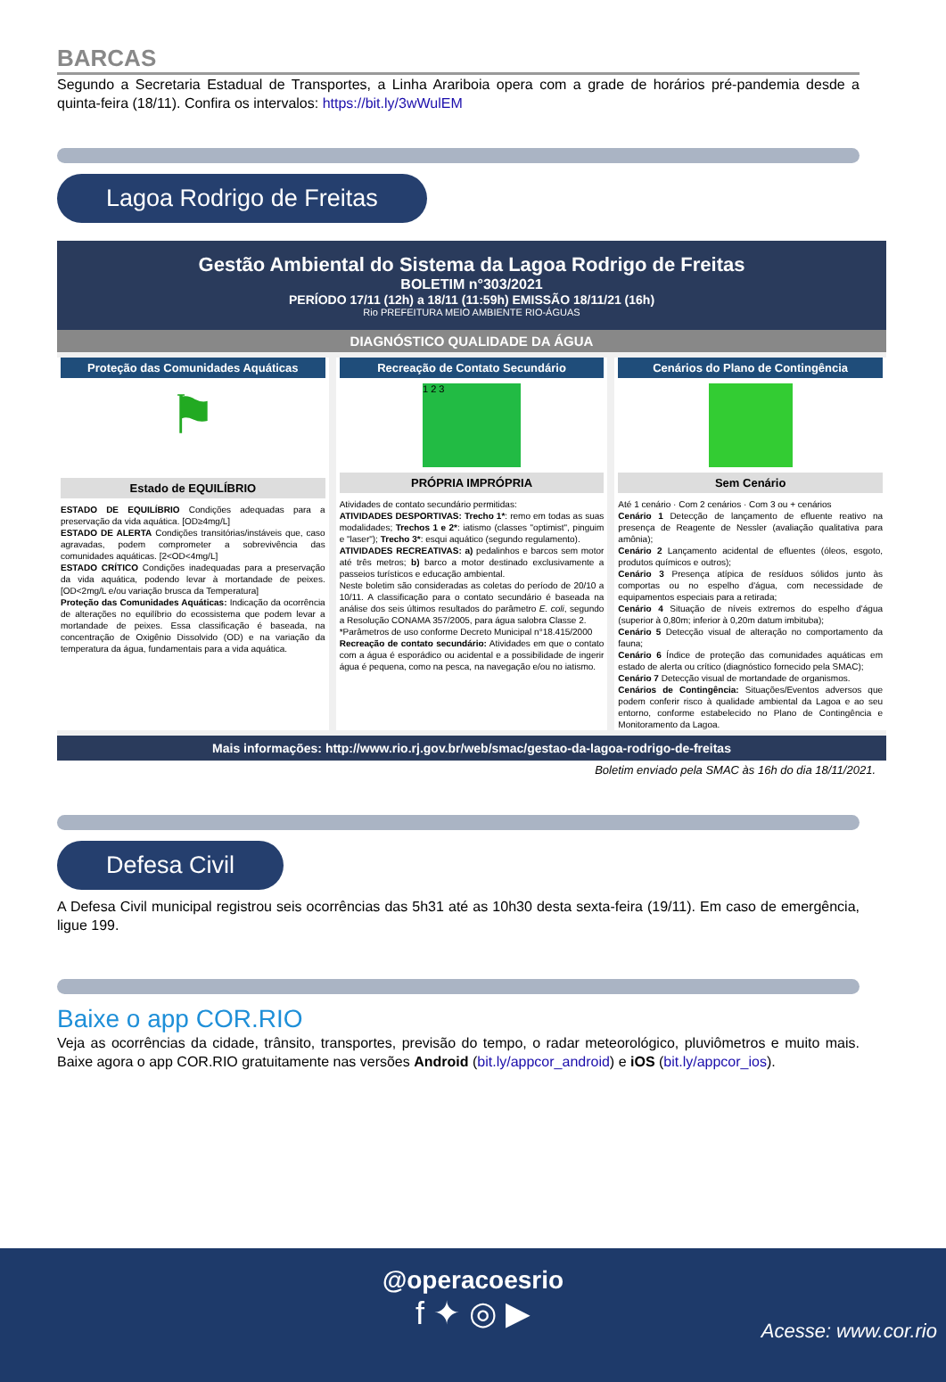BARCAS
Segundo a Secretaria Estadual de Transportes, a Linha Arariboia opera com a grade de horários pré-pandemia desde a quinta-feira (18/11). Confira os intervalos: https://bit.ly/3wWulEM
Lagoa Rodrigo de Freitas
Gestão Ambiental do Sistema da Lagoa Rodrigo de Freitas
BOLETIM n°303/2021
PERÍODO 17/11 (12h) a 18/11 (11:59h) EMISSÃO 18/11/21 (16h)
Rio PREFEITURA MEIO AMBIENTE RIO-ÁGUAS
DIAGNÓSTICO QUALIDADE DA ÁGUA
Proteção das Comunidades Aquáticas
⚑
Estado de EQUILÍBRIO
ESTADO DE EQUILÍBRIO Condições adequadas para a preservação da vida aquática. [OD≥4mg/L]
ESTADO DE ALERTA Condições transitórias/instáveis que, caso agravadas, podem comprometer a sobrevivência das comunidades aquáticas. [2<OD<4mg/L]
ESTADO CRÍTICO Condições inadequadas para a preservação da vida aquática, podendo levar à mortandade de peixes. [OD<2mg/L e/ou variação brusca da Temperatura]
Proteção das Comunidades Aquáticas: Indicação da ocorrência de alterações no equilíbrio do ecossistema que podem levar a mortandade de peixes. Essa classificação é baseada, na concentração de Oxigênio Dissolvido (OD) e na variação da temperatura da água, fundamentais para a vida aquática.
Recreação de Contato Secundário
1 2 3
PRÓPRIA IMPRÓPRIA
Atividades de contato secundário permitidas:
ATIVIDADES DESPORTIVAS: Trecho 1*: remo em todas as suas modalidades; Trechos 1 e 2*: iatismo (classes "optimist", pinguim e "laser"); Trecho 3*: esqui aquático (segundo regulamento).
ATIVIDADES RECREATIVAS: a) pedalinhos e barcos sem motor até três metros; b) barco a motor destinado exclusivamente a passeios turísticos e educação ambiental.
Neste boletim são consideradas as coletas do período de 20/10 a 10/11. A classificação para o contato secundário é baseada na análise dos seis últimos resultados do parâmetro E. coli, segundo a Resolução CONAMA 357/2005, para água salobra Classe 2.
*Parâmetros de uso conforme Decreto Municipal n°18.415/2000
Recreação de contato secundário: Atividades em que o contato com a água é esporádico ou acidental e a possibilidade de ingerir água é pequena, como na pesca, na navegação e/ou no iatismo.
Cenários do Plano de Contingência
Sem Cenário
Até 1 cenário · Com 2 cenários · Com 3 ou + cenários
Cenário 1 Detecção de lançamento de efluente reativo na presença de Reagente de Nessler (avaliação qualitativa para amônia);
Cenário 2 Lançamento acidental de efluentes (óleos, esgoto, produtos químicos e outros);
Cenário 3 Presença atípica de resíduos sólidos junto às comportas ou no espelho d'água, com necessidade de equipamentos especiais para a retirada;
Cenário 4 Situação de níveis extremos do espelho d'água (superior à 0,80m; inferior à 0,20m datum imbituba);
Cenário 5 Detecção visual de alteração no comportamento da fauna;
Cenário 6 Índice de proteção das comunidades aquáticas em estado de alerta ou crítico (diagnóstico fornecido pela SMAC);
Cenário 7 Detecção visual de mortandade de organismos.
Cenários de Contingência: Situações/Eventos adversos que podem conferir risco à qualidade ambiental da Lagoa e ao seu entorno, conforme estabelecido no Plano de Contingência e Monitoramento da Lagoa.
Mais informações: http://www.rio.rj.gov.br/web/smac/gestao-da-lagoa-rodrigo-de-freitas
Boletim enviado pela SMAC às 16h do dia 18/11/2021.
Defesa Civil
A Defesa Civil municipal registrou seis ocorrências das 5h31 até as 10h30 desta sexta-feira (19/11). Em caso de emergência, ligue 199.
Baixe o app COR.RIO
Veja as ocorrências da cidade, trânsito, transportes, previsão do tempo, o radar meteorológico, pluviômetros e muito mais. Baixe agora o app COR.RIO gratuitamente nas versões Android (bit.ly/appcor_android) e iOS (bit.ly/appcor_ios).
@operacoesrio
f ✦ ◎ ▶
Acesse: www.cor.rio